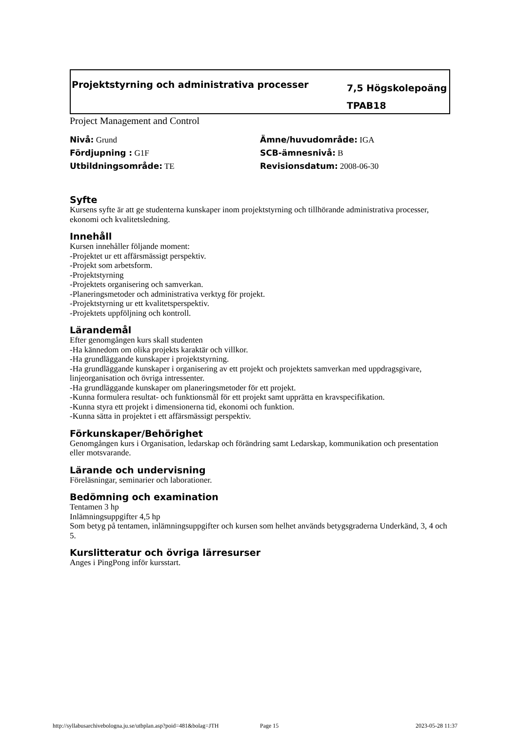Projektstyrning och administrativa processer
7,5 Högskolepoäng
TPAB18
Project Management and Control
Nivå: Grund
Ämne/huvudområde: IGA
Fördjupning : G1F
SCB-ämnesnivå: B
Utbildningsområde: TE
Revisionsdatum: 2008-06-30
Syfte
Kursens syfte är att ge studenterna kunskaper inom projektstyrning och tillhörande administrativa processer, ekonomi och kvalitetsledning.
Innehåll
Kursen innehåller följande moment:
-Projektet ur ett affärsmässigt perspektiv.
-Projekt som arbetsform.
-Projektstyrning
-Projektets organisering och samverkan.
-Planeringsmetoder och administrativa verktyg för projekt.
-Projektstyrning ur ett kvalitetsperspektiv.
-Projektets uppföljning och kontroll.
Lärandemål
Efter genomgången kurs skall studenten
-Ha kännedom om olika projekts karaktär och villkor.
-Ha grundläggande kunskaper i projektstyrning.
-Ha grundläggande kunskaper i organisering av ett projekt och projektets samverkan med uppdragsgivare, linjeorganisation och övriga intressenter.
-Ha grundläggande kunskaper om planeringsmetoder för ett projekt.
-Kunna formulera resultat- och funktionsmål för ett projekt samt upprätta en kravspecifikation.
-Kunna styra ett projekt i dimensionerna tid, ekonomi och funktion.
-Kunna sätta in projektet i ett affärsmässigt perspektiv.
Förkunskaper/Behörighet
Genomgången kurs i Organisation, ledarskap och förändring samt Ledarskap, kommunikation och presentation eller motsvarande.
Lärande och undervisning
Föreläsningar, seminarier och laborationer.
Bedömning och examination
Tentamen 3 hp
Inlämningsuppgifter 4,5 hp
Som betyg på tentamen, inlämningsuppgifter och kursen som helhet används betygsgraderna Underkänd, 3, 4 och 5.
Kurslitteratur och övriga lärresurser
Anges i PingPong inför kursstart.
http://syllabusarchivebologna.ju.se/utbplan.asp?poid=481&bolag=JTH Page 15 2023-05-28 11:37